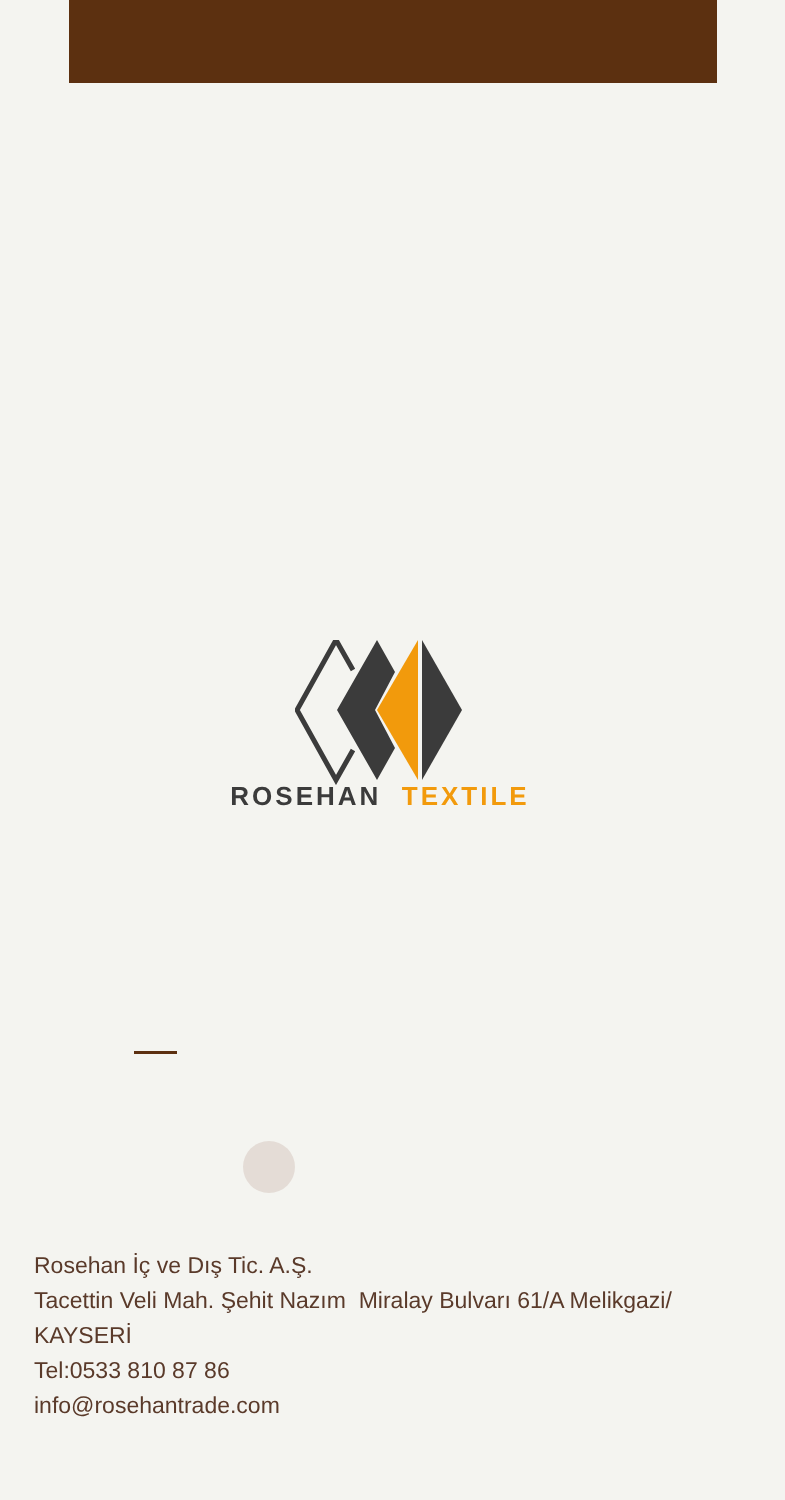ROSEHAN TEXTILE
Rosehan İç ve Dış Tic. A.Ş.
Tacettin Veli Mah. Şehit Nazım Miralay Bulvarı 61/A Melikgazi/ KAYSERİ
Tel:0533 810 87 86
info@rosehantrade.com